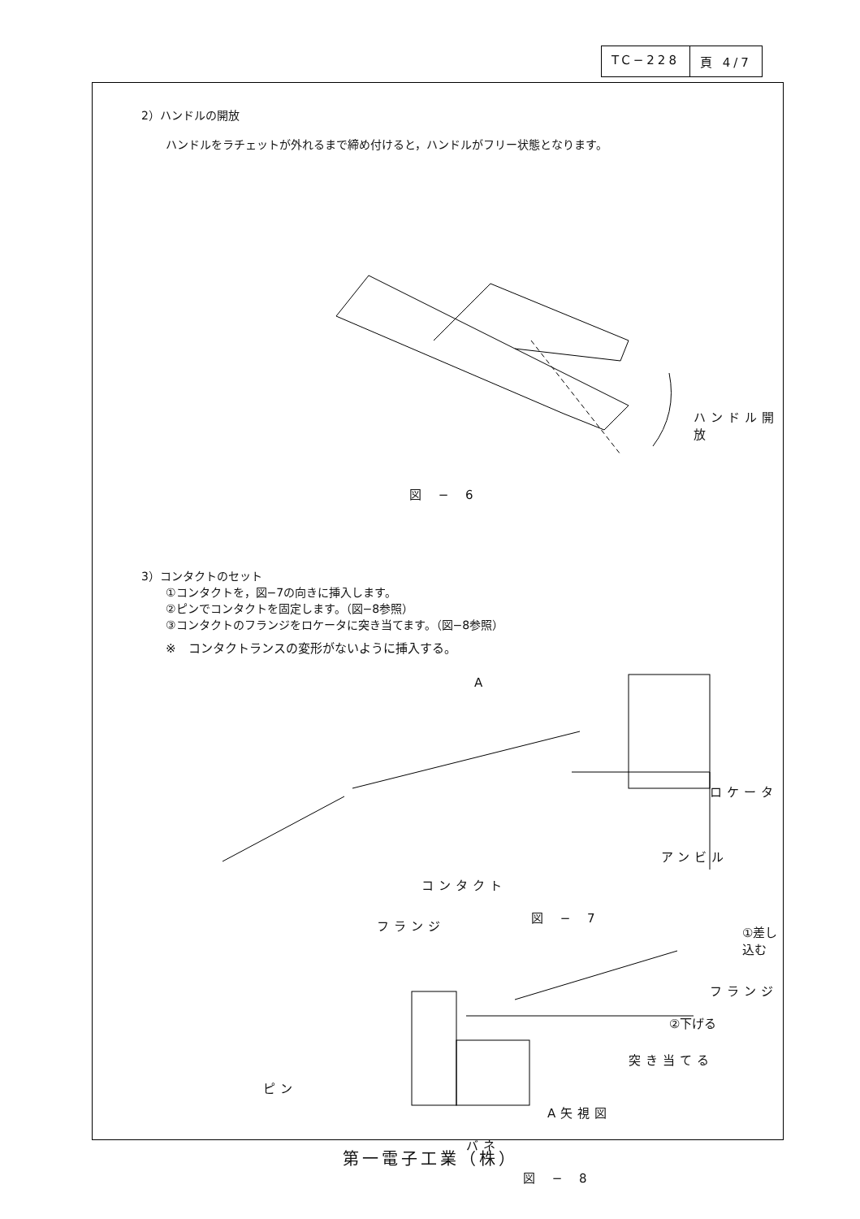TC−228 頁 4/7
2）ハンドルの開放
ハンドルをラチェットが外れるまで締め付けると，ハンドルがフリー状態となります。
ハンドル開放
図 − 6
3）コンタクトのセット
①コンタクトを，図−7の向きに挿入します。
②ピンでコンタクトを固定します。（図−8参照）
③コンタクトのフランジをロケータに突き当てます。（図−8参照）
※　コンタクトランスの変形がないように挿入する。
A
ロケータ
アンビル
コンタクト
フランジ
図 − 7
①差し込む
フランジ
②下げる
突き当てる
ピン
A矢視図
バネ
図 − 8
第一電子工業（株）